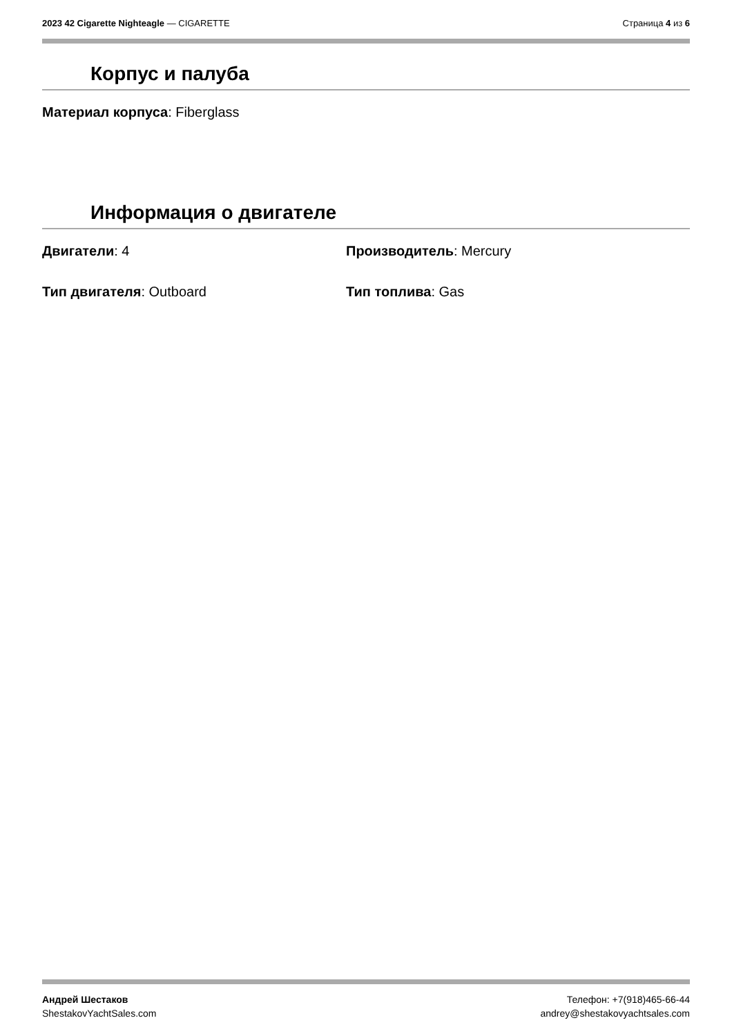2023 42 Cigarette Nighteagle — CIGARETTE Страница 4 из 6
Корпус и палуба
Материал корпуса: Fiberglass
Информация о двигателе
Двигатели: 4 Производитель: Mercury
Тип двигателя: Outboard Тип топлива: Gas
Андрей Шестаков
ShestakovYachtSales.com
Телефон: +7(918)465-66-44
andrey@shestakovyachtsales.com